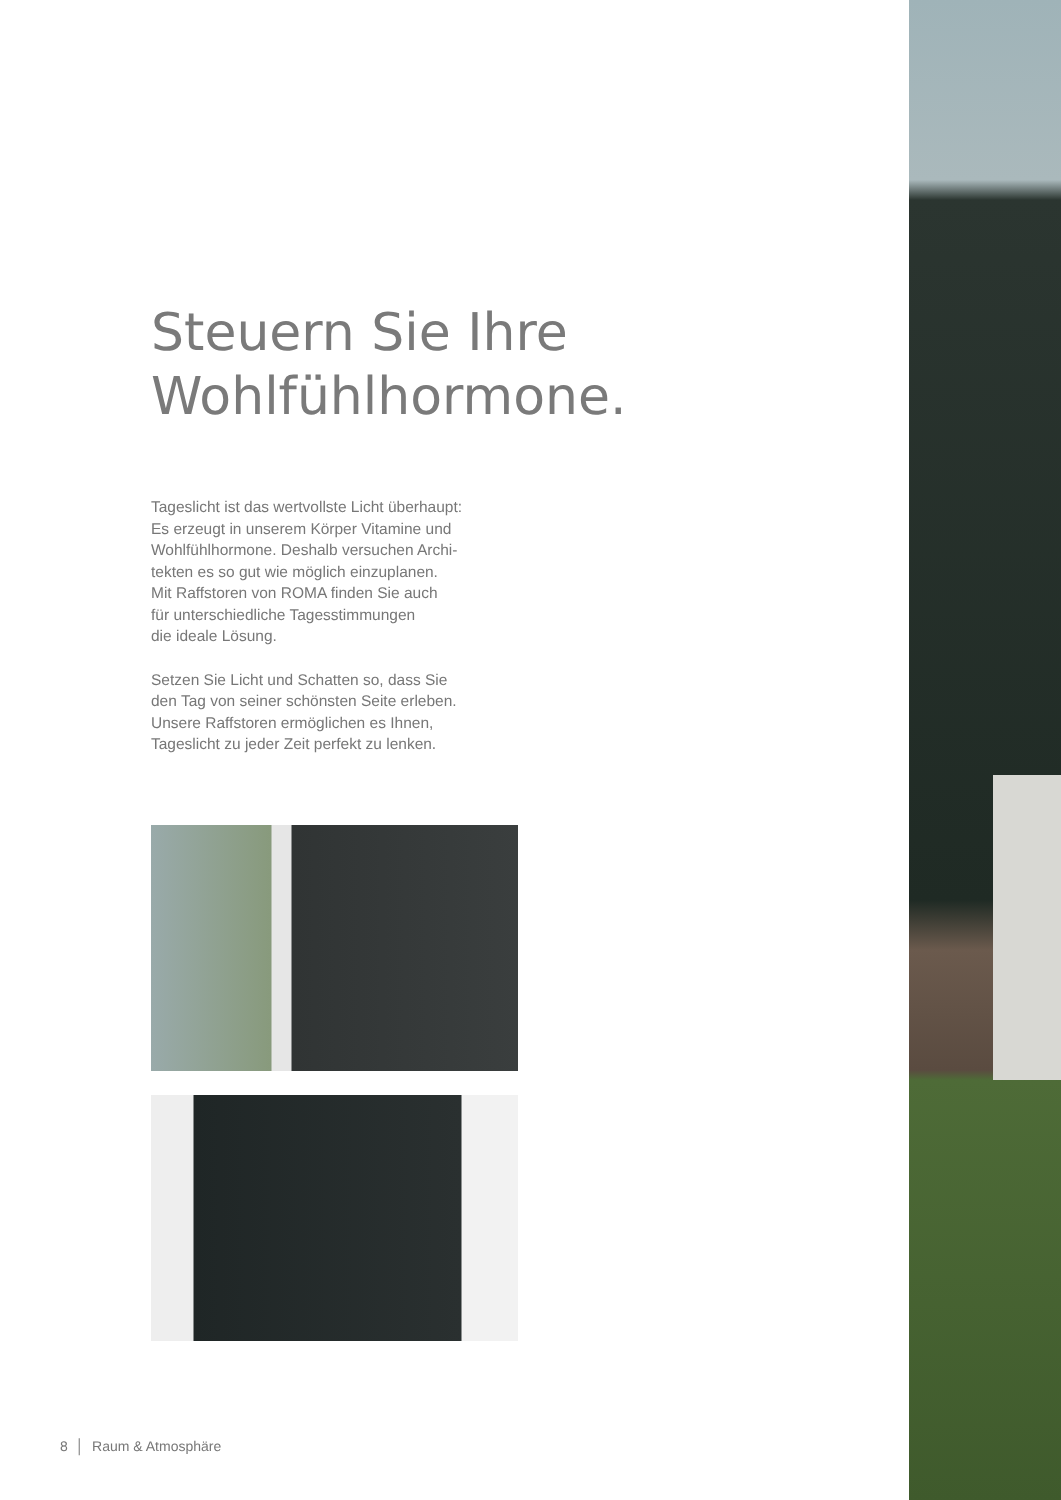Steuern Sie Ihre
Wohlfühlhormone.
Tageslicht ist das wertvollste Licht überhaupt:
Es erzeugt in unserem Körper Vitamine und
Wohlfühlhormone. Deshalb versuchen Archi-
tekten es so gut wie möglich einzuplanen.
Mit Raffstoren von ROMA finden Sie auch
für unterschiedliche Tagesstimmungen
die ideale Lösung.
Setzen Sie Licht und Schatten so, dass Sie
den Tag von seiner schönsten Seite erleben.
Unsere Raffstoren ermöglichen es Ihnen,
Tageslicht zu jeder Zeit perfekt zu lenken.
8 │ Raum & Atmosphäre